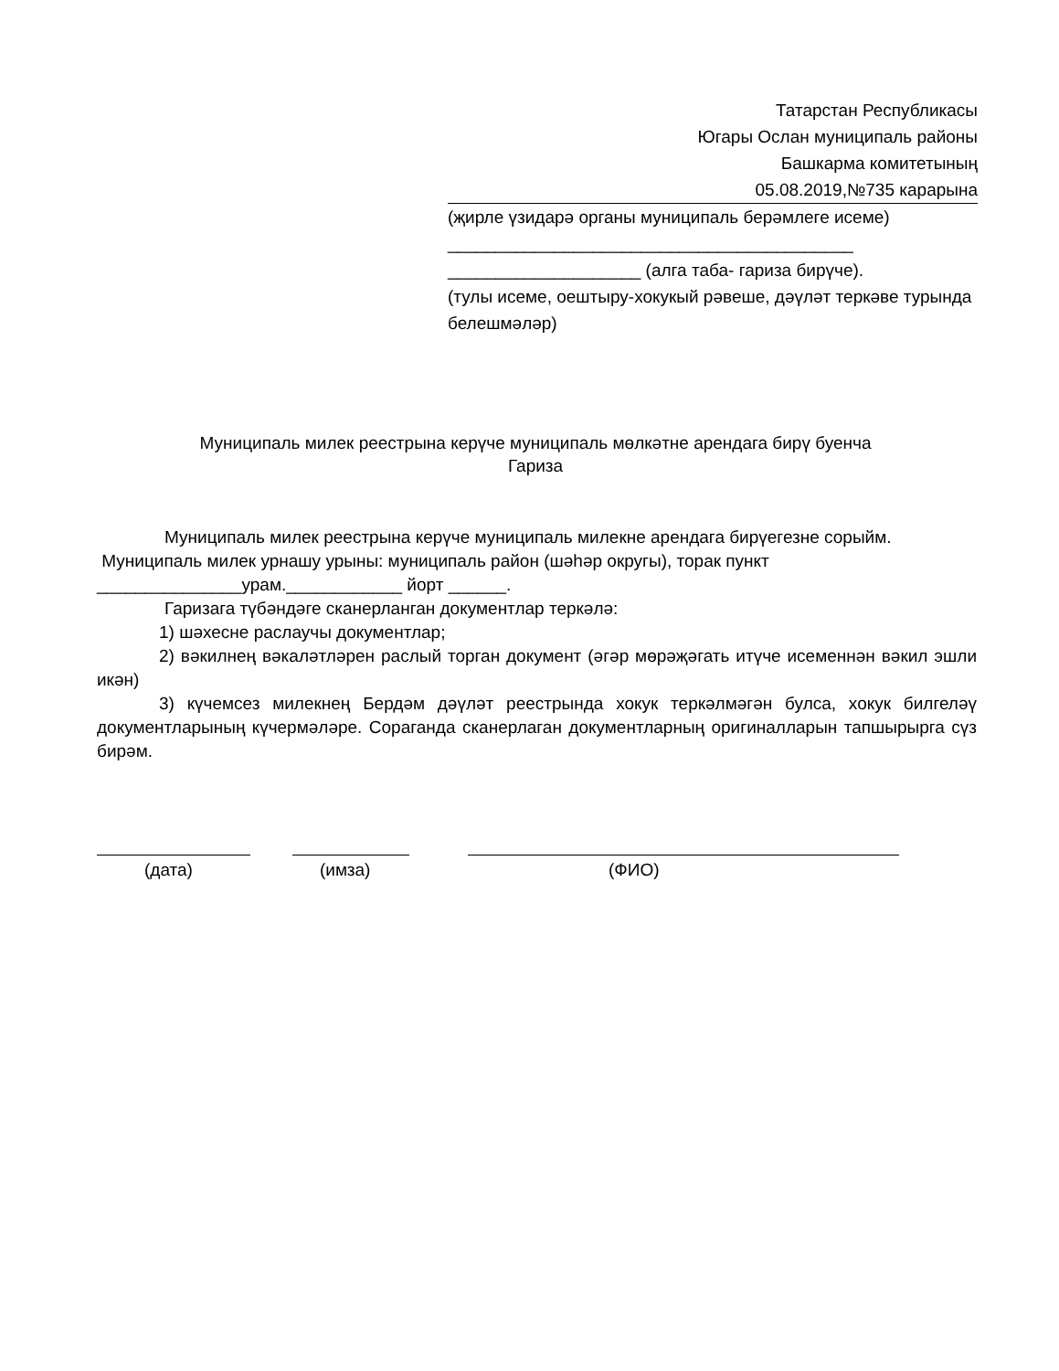Татарстан Республикасы
Югары Ослан муниципаль районы
Башкарма комитетының
05.08.2019,№735 карарына
(җирле үзидарә органы муниципаль берәмлеге исеме)
__________________________________________
____________________ (алга таба- гариза бирүче).
(тулы исеме, оештыру-хокукый рәвеше, дәүләт теркәве турында белешмәләр)
Муниципаль милек реестрына керүче муниципаль мөлкәтне арендага бирү буенча
Гариза
Муниципаль милек реестрына керүче муниципаль милекне арендага бирүегезне сорыйм.
Муниципаль милек урнашу урыны: муниципаль район (шәһәр округы), торак пункт
_______________урам.____________ йорт ______.
Гаризага түбәндәге сканерланган документлар теркәлә:
1) шәхесне раслаучы документлар;
2) вәкилнең вәкаләтләрен раслый торган документ (әгәр мөрәҗәгать итүче исеменнән вәкил эшли икән)
3) күчемсез милекнең Бердәм дәүләт реестрында хокук теркәлмәгән булса, хокук билгеләү документларының күчермәләре. Сораганда сканерлаган документларның оригиналларын тапшырырга сүз бирәм.
(дата) (имза) (ФИО)